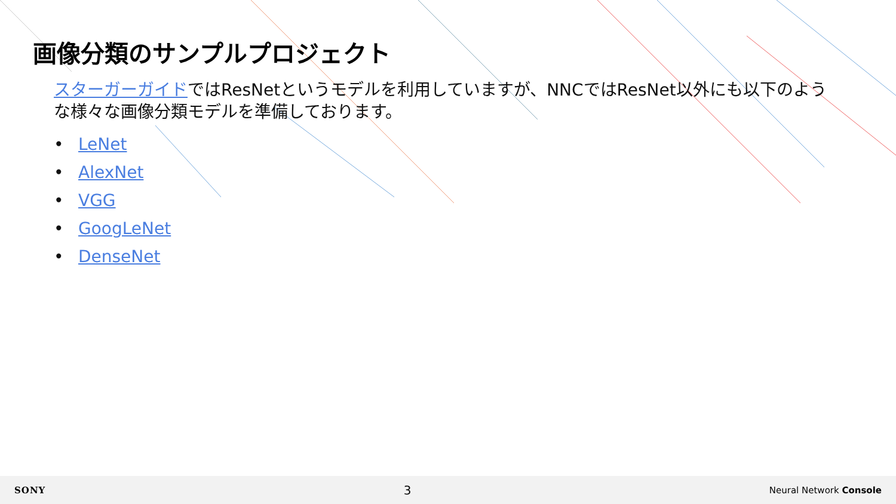画像分類のサンプルプロジェクト
スターガーガイドではResNetというモデルを利用していますが、NNCではResNet以外にも以下のような様々な画像分類モデルを準備しております。
• LeNet
• AlexNet
• VGG
• GoogLeNet
• DenseNet
SONY 3 Neural Network Console